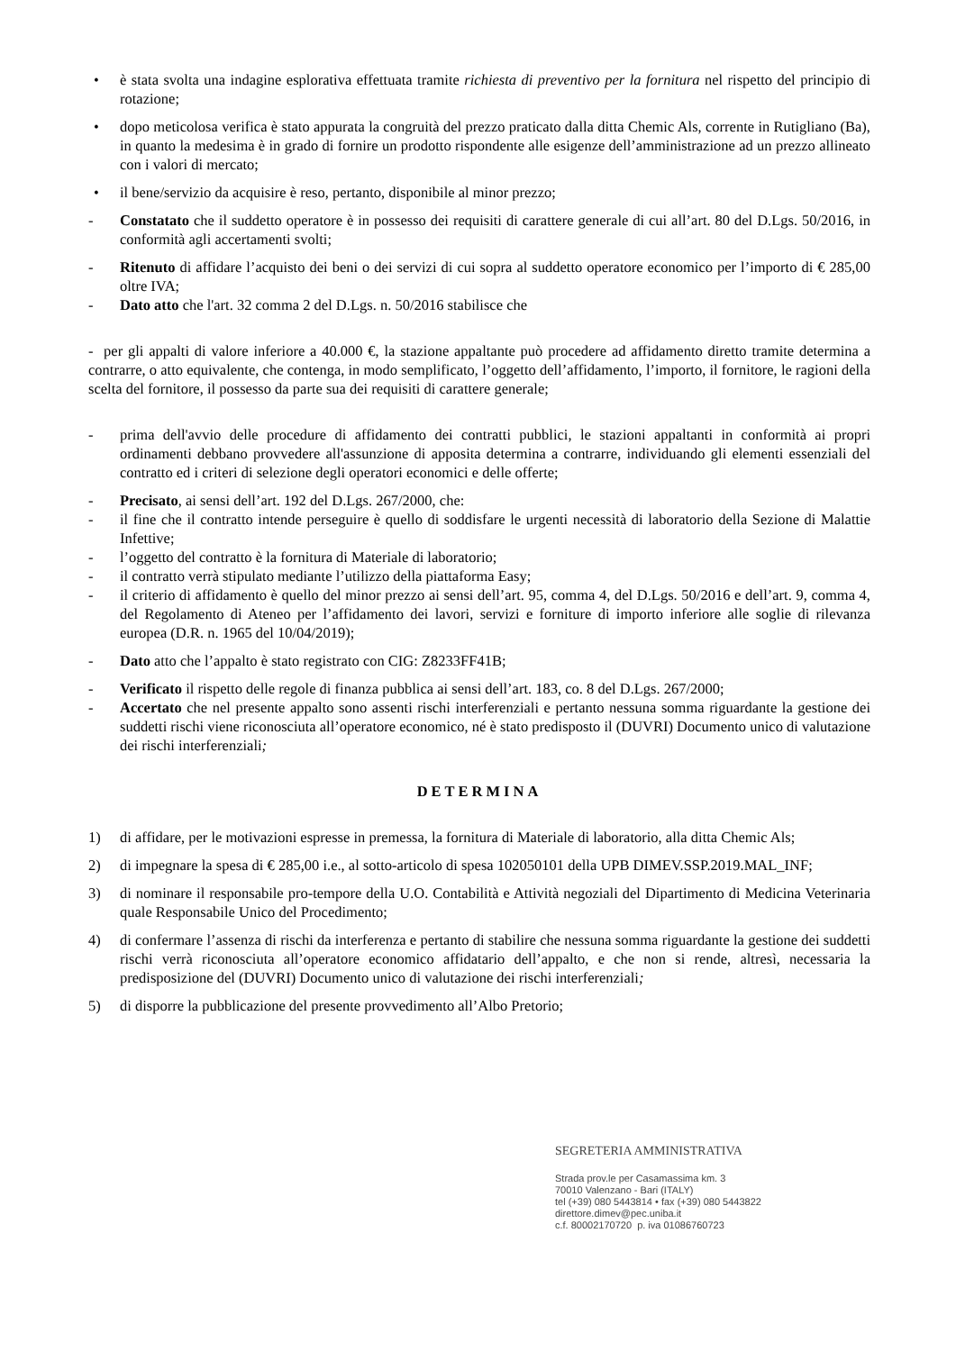• è stata svolta una indagine esplorativa effettuata tramite richiesta di preventivo per la fornitura nel rispetto del principio di rotazione;
• dopo meticolosa verifica è stato appurata la congruità del prezzo praticato dalla ditta Chemic Als, corrente in Rutigliano (Ba), in quanto la medesima è in grado di fornire un prodotto rispondente alle esigenze dell’amministrazione ad un prezzo allineato con i valori di mercato;
• il bene/servizio da acquisire è reso, pertanto, disponibile al minor prezzo;
- Constatato che il suddetto operatore è in possesso dei requisiti di carattere generale di cui all’art. 80 del D.Lgs. 50/2016, in conformità agli accertamenti svolti;
- Ritenuto di affidare l’acquisto dei beni o dei servizi di cui sopra al suddetto operatore economico per l’importo di € 285,00 oltre IVA;
- Dato atto che l'art. 32 comma 2 del D.Lgs. n. 50/2016 stabilisce che
- per gli appalti di valore inferiore a 40.000 €, la stazione appaltante può procedere ad affidamento diretto tramite determina a contrarre, o atto equivalente, che contenga, in modo semplificato, l’oggetto dell’affidamento, l’importo, il fornitore, le ragioni della scelta del fornitore, il possesso da parte sua dei requisiti di carattere generale;
- prima dell'avvio delle procedure di affidamento dei contratti pubblici, le stazioni appaltanti in conformità ai propri ordinamenti debbano provvedere all'assunzione di apposita determina a contrarre, individuando gli elementi essenziali del contratto ed i criteri di selezione degli operatori economici e delle offerte;
- Precisato, ai sensi dell’art. 192 del D.Lgs. 267/2000, che:
- il fine che il contratto intende perseguire è quello di soddisfare le urgenti necessità di laboratorio della Sezione di Malattie Infettive;
- l’oggetto del contratto è la fornitura di Materiale di laboratorio;
- il contratto verrà stipulato mediante l’utilizzo della piattaforma Easy;
- il criterio di affidamento è quello del minor prezzo ai sensi dell’art. 95, comma 4, del D.Lgs. 50/2016 e dell’art. 9, comma 4, del Regolamento di Ateneo per l’affidamento dei lavori, servizi e forniture di importo inferiore alle soglie di rilevanza europea (D.R. n. 1965 del 10/04/2019);
- Dato atto che l’appalto è stato registrato con CIG: Z8233FF41B;
- Verificato il rispetto delle regole di finanza pubblica ai sensi dell’art. 183, co. 8 del D.Lgs. 267/2000;
- Accertato che nel presente appalto sono assenti rischi interferenziali e pertanto nessuna somma riguardante la gestione dei suddetti rischi viene riconosciuta all’operatore economico, né è stato predisposto il (DUVRI) Documento unico di valutazione dei rischi interferenziali;
DETERMINA
1) di affidare, per le motivazioni espresse in premessa, la fornitura di Materiale di laboratorio, alla ditta Chemic Als;
2) di impegnare la spesa di € 285,00 i.e., al sotto-articolo di spesa 102050101 della UPB DIMEV.SSP.2019.MAL_INF;
3) di nominare il responsabile pro-tempore della U.O. Contabilità e Attività negoziali del Dipartimento di Medicina Veterinaria quale Responsabile Unico del Procedimento;
4) di confermare l’assenza di rischi da interferenza e pertanto di stabilire che nessuna somma riguardante la gestione dei suddetti rischi verrà riconosciuta all’operatore economico affidatario dell’appalto, e che non si rende, altresì, necessaria la predisposizione del (DUVRI) Documento unico di valutazione dei rischi interferenziali;
5) di disporre la pubblicazione del presente provvedimento all’Albo Pretorio;
SEGRETERIA AMMINISTRATIVA
Strada prov.le per Casamassima km. 3
70010 Valenzano - Bari (ITALY)
tel (+39) 080 5443814 • fax (+39) 080 5443822
direttore.dimev@pec.uniba.it
c.f. 80002170720 p. iva 01086760723